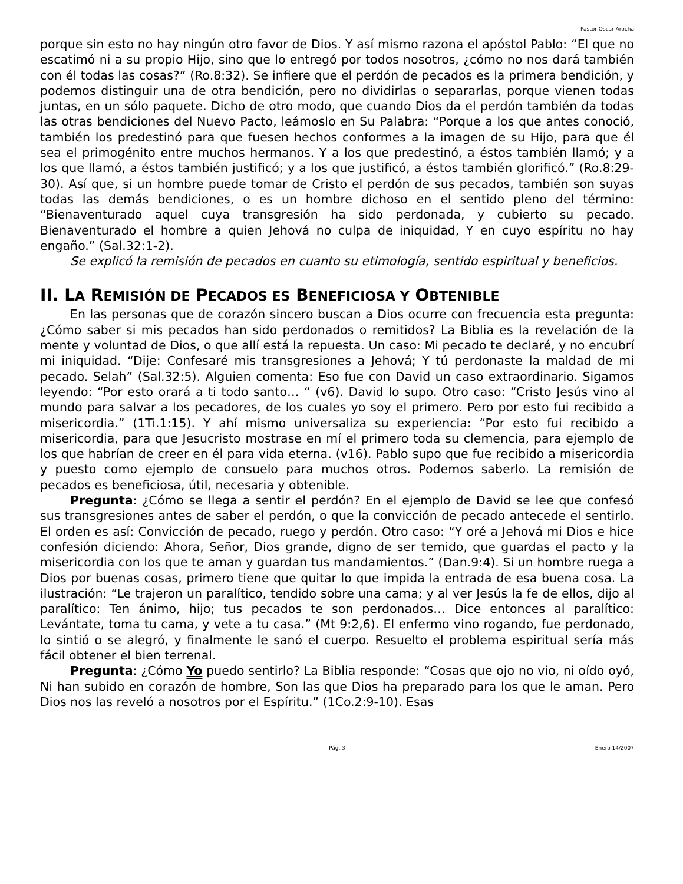Pastor Oscar Arocha
porque sin esto no hay ningún otro favor de Dios. Y así mismo razona el apóstol Pablo: “El que no escatimó ni a su propio Hijo, sino que lo entregó por todos nosotros, ¿cómo no nos dará también con él todas las cosas?” (Ro.8:32). Se infiere que el perdón de pecados es la primera bendición, y podemos distinguir una de otra bendición, pero no dividirlas o separarlas, porque vienen todas juntas, en un sólo paquete. Dicho de otro modo, que cuando Dios da el perdón también da todas las otras bendiciones del Nuevo Pacto, leámoslo en Su Palabra: “Porque a los que antes conoció, también los predestinó para que fuesen hechos conformes a la imagen de su Hijo, para que él sea el primogénito entre muchos hermanos. Y a los que predestinó, a éstos también llamó; y a los que llamó, a éstos también justificó; y a los que justificó, a éstos también glorificó.” (Ro.8:29-30). Así que, si un hombre puede tomar de Cristo el perdón de sus pecados, también son suyas todas las demás bendiciones, o es un hombre dichoso en el sentido pleno del término: “Bienaventurado aquel cuya transgresión ha sido perdonada, y cubierto su pecado. Bienaventurado el hombre a quien Jehová no culpa de iniquidad, Y en cuyo espíritu no hay engaño.” (Sal.32:1-2).
Se explicó la remisión de pecados en cuanto su etimología, sentido espiritual y beneficios.
II. LA REMISIÓN DE PECADOS ES BENEFICIOSA Y OBTENIBLE
En las personas que de corazón sincero buscan a Dios ocurre con frecuencia esta pregunta: ¿Cómo saber si mis pecados han sido perdonados o remitidos? La Biblia es la revelación de la mente y voluntad de Dios, o que allí está la repuesta. Un caso: Mi pecado te declaré, y no encubrí mi iniquidad. “Dije: Confesaré mis transgresiones a Jehová; Y tú perdonaste la maldad de mi pecado. Selah” (Sal.32:5). Alguien comenta: Eso fue con David un caso extraordinario. Sigamos leyendo: “Por esto orará a ti todo santo… “ (v6). David lo supo. Otro caso: “Cristo Jesús vino al mundo para salvar a los pecadores, de los cuales yo soy el primero. Pero por esto fui recibido a misericordia.” (1Ti.1:15). Y ahí mismo universaliza su experiencia: “Por esto fui recibido a misericordia, para que Jesucristo mostrase en mí el primero toda su clemencia, para ejemplo de los que habrían de creer en él para vida eterna. (v16). Pablo supo que fue recibido a misericordia y puesto como ejemplo de consuelo para muchos otros. Podemos saberlo. La remisión de pecados es beneficiosa, útil, necesaria y obtenible.
Pregunta: ¿Cómo se llega a sentir el perdón? En el ejemplo de David se lee que confesó sus transgresiones antes de saber el perdón, o que la convicción de pecado antecede el sentirlo. El orden es así: Convicción de pecado, ruego y perdón. Otro caso: “Y oré a Jehová mi Dios e hice confesión diciendo: Ahora, Señor, Dios grande, digno de ser temido, que guardas el pacto y la misericordia con los que te aman y guardan tus mandamientos.” (Dan.9:4). Si un hombre ruega a Dios por buenas cosas, primero tiene que quitar lo que impida la entrada de esa buena cosa. La ilustración: “Le trajeron un paralítico, tendido sobre una cama; y al ver Jesús la fe de ellos, dijo al paralítico: Ten ánimo, hijo; tus pecados te son perdonados… Dice entonces al paralítico: Levántate, toma tu cama, y vete a tu casa.” (Mt 9:2,6). El enfermo vino rogando, fue perdonado, lo sintió o se alegró, y finalmente le sanó el cuerpo. Resuelto el problema espiritual sería más fácil obtener el bien terrenal.
Pregunta: ¿Cómo Yo puedo sentirlo? La Biblia responde: “Cosas que ojo no vio, ni oído oyó, Ni han subido en corazón de hombre, Son las que Dios ha preparado para los que le aman. Pero Dios nos las reveló a nosotros por el Espíritu.” (1Co.2:9-10). Esas
Pág. 3 Enero 14/2007